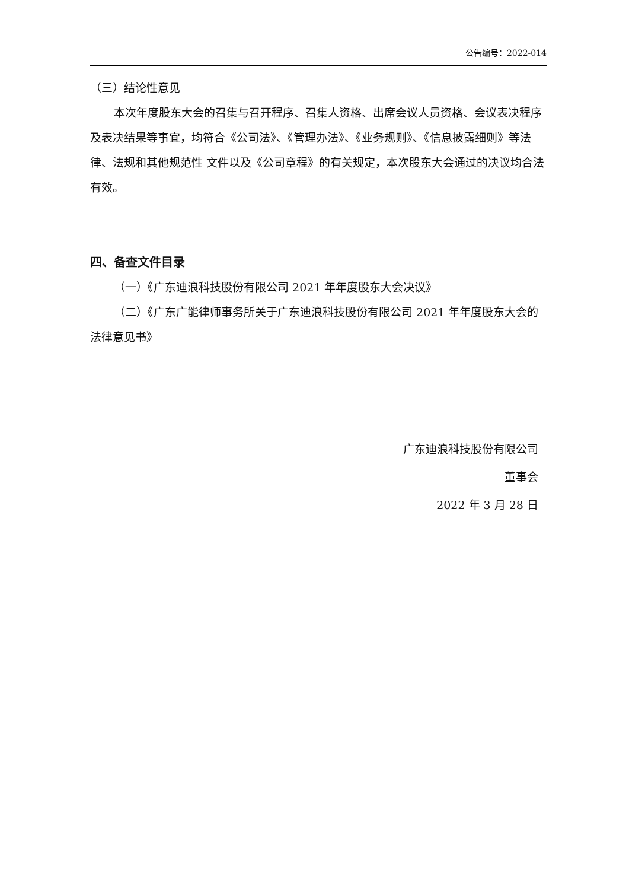公告编号：2022-014
（三）结论性意见
本次年度股东大会的召集与召开程序、召集人资格、出席会议人员资格、会议表决程序及表决结果等事宜，均符合《公司法》、《管理办法》、《业务规则》、《信息披露细则》等法律、法规和其他规范性 文件以及《公司章程》的有关规定，本次股东大会通过的决议均合法有效。
四、备查文件目录
（一）《广东迪浪科技股份有限公司 2021 年年度股东大会决议》
（二）《广东广能律师事务所关于广东迪浪科技股份有限公司 2021 年年度股东大会的法律意见书》
广东迪浪科技股份有限公司
董事会
2022 年 3 月 28 日